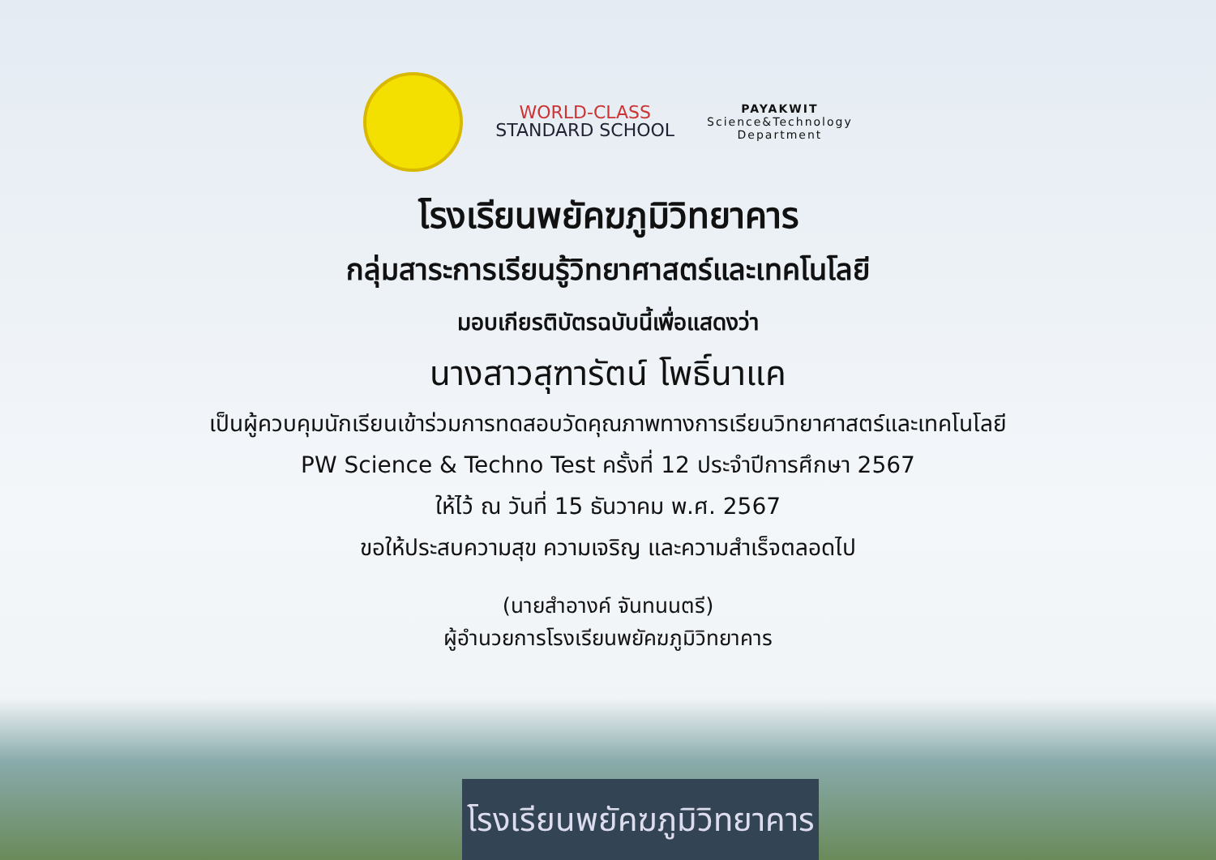WORLD-CLASS
STANDARD SCHOOL
PAYAKWIT
Science&Technology
Department
โรงเรียนพยัคฆภูมิวิทยาคาร
กลุ่มสาระการเรียนรู้วิทยาศาสตร์และเทคโนโลยี
มอบเกียรติบัตรฉบับนี้เพื่อแสดงว่า
นางสาวสุฑารัตน์ โพธิ์นาแค
เป็นผู้ควบคุมนักเรียนเข้าร่วมการทดสอบวัดคุณภาพทางการเรียนวิทยาศาสตร์และเทคโนโลยี
PW Science & Techno Test ครั้งที่ 12 ประจำปีการศึกษา 2567
ให้ไว้ ณ วันที่ 15 ธันวาคม พ.ศ. 2567
ขอให้ประสบความสุข ความเจริญ และความสำเร็จตลอดไป
(นายสำอางค์ จันทนนตรี)
ผู้อำนวยการโรงเรียนพยัคฆภูมิวิทยาคาร
โรงเรียนพยัคฆภูมิวิทยาคาร